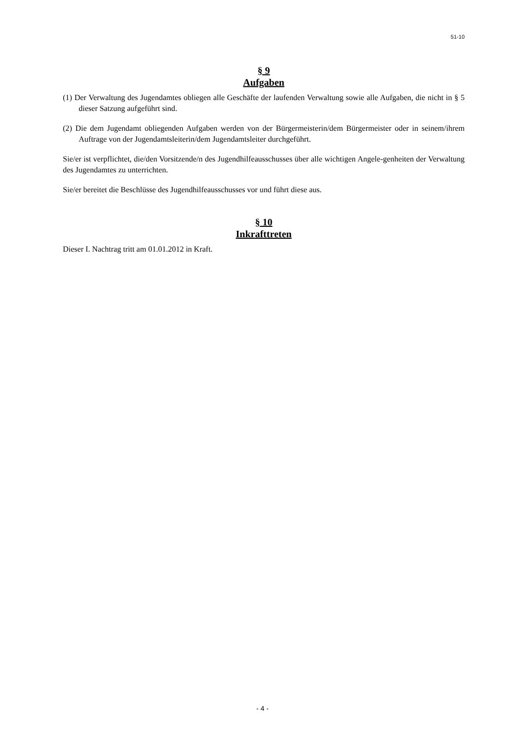51-10
§ 9
Aufgaben
(1) Der Verwaltung des Jugendamtes obliegen alle Geschäfte der laufenden Verwaltung sowie alle Aufgaben, die nicht in § 5 dieser Satzung aufgeführt sind.
(2) Die dem Jugendamt obliegenden Aufgaben werden von der Bürgermeisterin/dem Bürgermeister oder in seinem/ihrem Auftrage von der Jugendamtsleiterin/dem Jugendamtsleiter durchgeführt.
Sie/er ist verpflichtet, die/den Vorsitzende/n des Jugendhilfeausschusses über alle wichtigen Angele-genheiten der Verwaltung des Jugendamtes zu unterrichten.
Sie/er bereitet die Beschlüsse des Jugendhilfeausschusses vor und führt diese aus.
§ 10
Inkrafttreten
Dieser I. Nachtrag tritt am 01.01.2012 in Kraft.
- 4 -